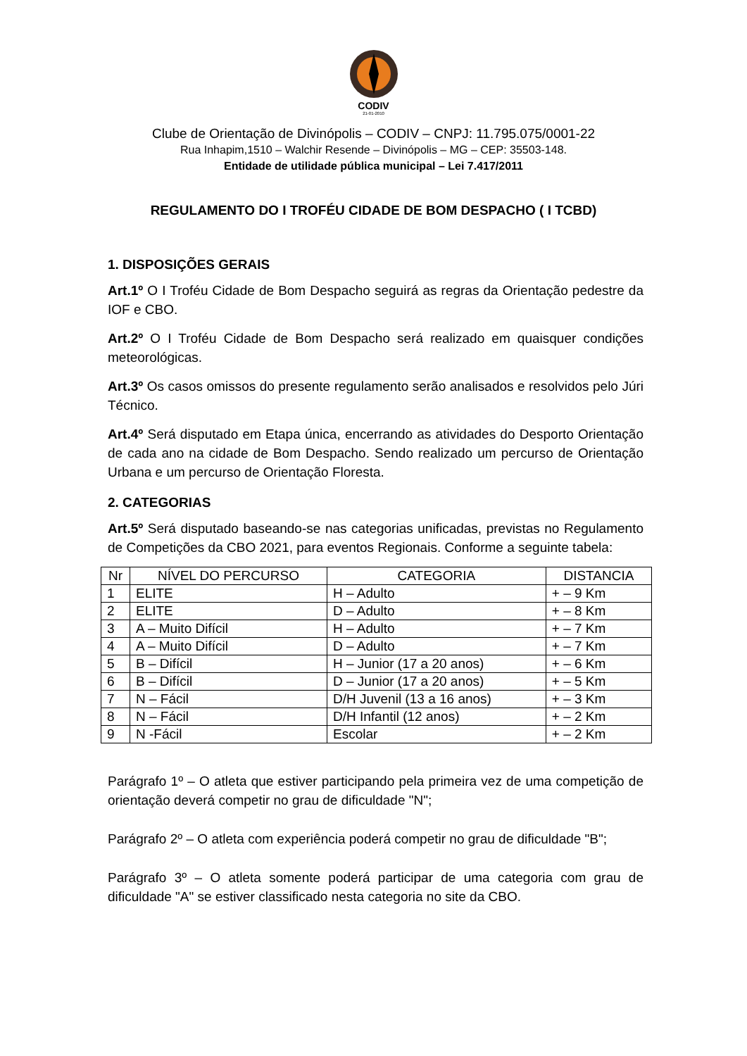CODIV
21-01-2010
Clube de Orientação de Divinópolis – CODIV – CNPJ: 11.795.075/0001-22
Rua Inhapim,1510 – Walchir Resende – Divinópolis – MG – CEP: 35503-148.
Entidade de utilidade pública municipal – Lei 7.417/2011
REGULAMENTO DO I TROFÉU CIDADE DE BOM DESPACHO ( I TCBD)
1. DISPOSIÇÕES GERAIS
Art.1º O I Troféu Cidade de Bom Despacho seguirá as regras da Orientação pedestre da IOF e CBO.
Art.2º O I Troféu Cidade de Bom Despacho será realizado em quaisquer condições meteorológicas.
Art.3º Os casos omissos do presente regulamento serão analisados e resolvidos pelo Júri Técnico.
Art.4º Será disputado em Etapa única, encerrando as atividades do Desporto Orientação de cada ano na cidade de Bom Despacho. Sendo realizado um percurso de Orientação Urbana e um percurso de Orientação Floresta.
2. CATEGORIAS
Art.5º Será disputado baseando-se nas categorias unificadas, previstas no Regulamento de Competições da CBO 2021, para eventos Regionais. Conforme a seguinte tabela:
| Nr | NÍVEL DO PERCURSO | CATEGORIA | DISTANCIA |
| --- | --- | --- | --- |
| 1 | ELITE | H – Adulto | + – 9 Km |
| 2 | ELITE | D – Adulto | + – 8 Km |
| 3 | A – Muito Difícil | H – Adulto | + – 7 Km |
| 4 | A – Muito Difícil | D – Adulto | + – 7 Km |
| 5 | B – Difícil | H – Junior (17 a 20 anos) | + – 6 Km |
| 6 | B – Difícil | D – Junior (17 a 20 anos) | + – 5 Km |
| 7 | N – Fácil | D/H Juvenil (13 a 16 anos) | + – 3 Km |
| 8 | N – Fácil | D/H Infantil (12 anos) | + – 2 Km |
| 9 | N -Fácil | Escolar | + – 2 Km |
Parágrafo 1º – O atleta que estiver participando pela primeira vez de uma competição de orientação deverá competir no grau de dificuldade "N";
Parágrafo 2º – O atleta com experiência poderá competir no grau de dificuldade "B";
Parágrafo 3º – O atleta somente poderá participar de uma categoria com grau de dificuldade "A" se estiver classificado nesta categoria no site da CBO.